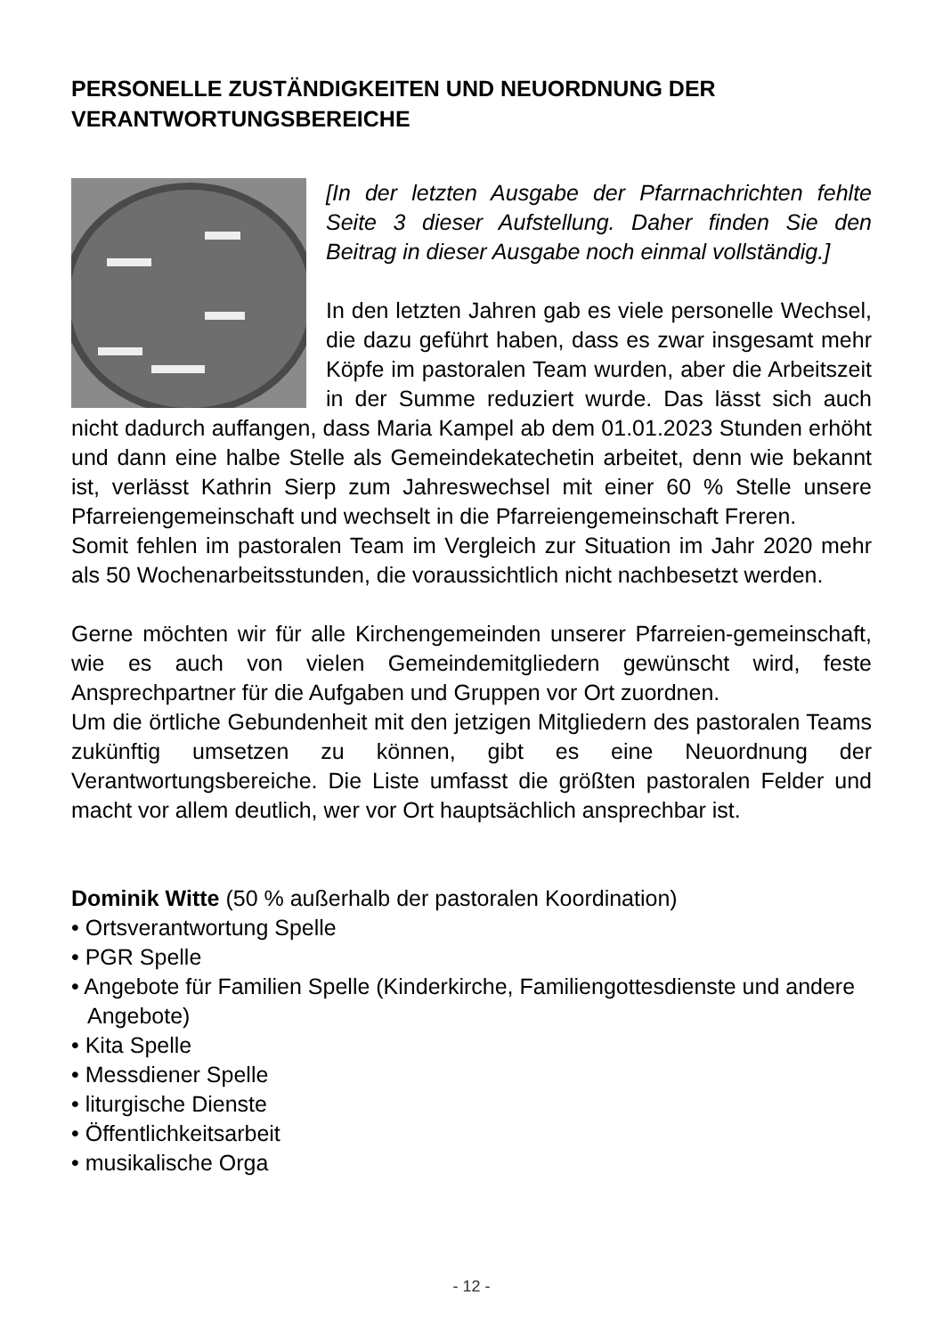PERSONELLE ZUSTÄNDIGKEITEN UND NEUORDNUNG DER VERANTWORTUNGSBEREICHE
[In der letzten Ausgabe der Pfarrnachrichten fehlte Seite 3 dieser Aufstellung. Daher finden Sie den Beitrag in dieser Ausgabe noch einmal vollständig.]
In den letzten Jahren gab es viele personelle Wechsel, die dazu geführt haben, dass es zwar insgesamt mehr Köpfe im pastoralen Team wurden, aber die Arbeitszeit in der Summe reduziert wurde. Das lässt sich auch nicht dadurch auffangen, dass Maria Kampel ab dem 01.01.2023 Stunden erhöht und dann eine halbe Stelle als Gemeindekatechetin arbeitet, denn wie bekannt ist, verlässt Kathrin Sierp zum Jahreswechsel mit einer 60 % Stelle unsere Pfarreiengemeinschaft und wechselt in die Pfarreiengemeinschaft Freren.
Somit fehlen im pastoralen Team im Vergleich zur Situation im Jahr 2020 mehr als 50 Wochenarbeitsstunden, die voraussichtlich nicht nachbesetzt werden.
Gerne möchten wir für alle Kirchengemeinden unserer Pfarreien-gemeinschaft, wie es auch von vielen Gemeindemitgliedern gewünscht wird, feste Ansprechpartner für die Aufgaben und Gruppen vor Ort zuordnen.
Um die örtliche Gebundenheit mit den jetzigen Mitgliedern des pastoralen Teams zukünftig umsetzen zu können, gibt es eine Neuordnung der Verantwortungsbereiche. Die Liste umfasst die größten pastoralen Felder und macht vor allem deutlich, wer vor Ort hauptsächlich ansprechbar ist.
Dominik Witte (50 % außerhalb der pastoralen Koordination)
• Ortsverantwortung Spelle
• PGR Spelle
• Angebote für Familien Spelle (Kinderkirche, Familiengottesdienste und andere Angebote)
• Kita Spelle
• Messdiener Spelle
• liturgische Dienste
• Öffentlichkeitsarbeit
• musikalische Orga
- 12 -